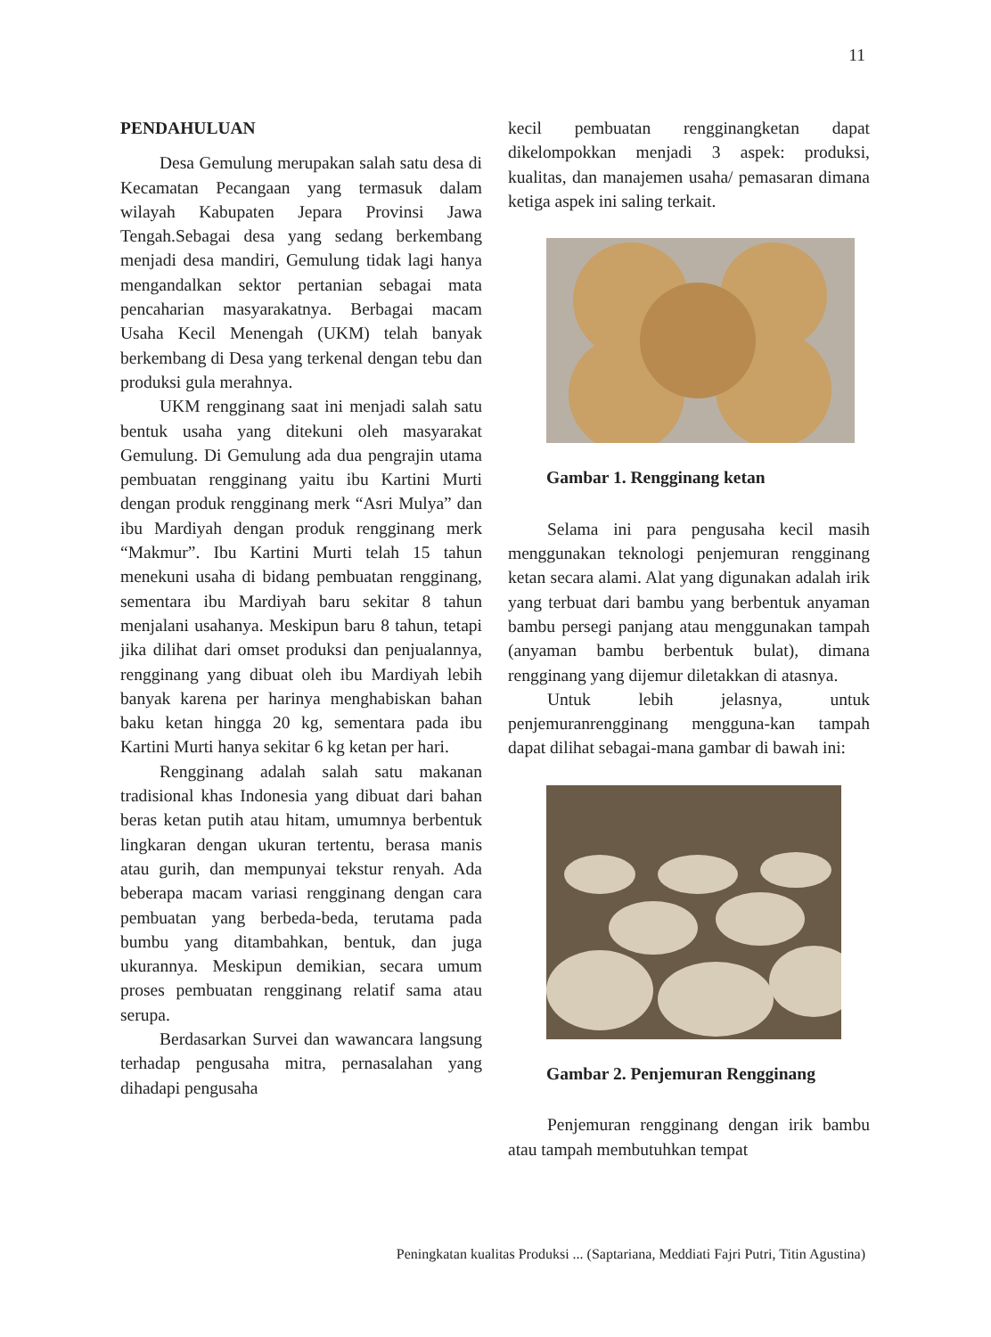11
PENDAHULUAN
Desa Gemulung merupakan salah satu desa di Kecamatan Pecangaan yang termasuk dalam wilayah Kabupaten Jepara Provinsi Jawa Tengah.Sebagai desa yang sedang berkembang menjadi desa mandiri, Gemulung tidak lagi hanya mengandalkan sektor pertanian sebagai mata pencaharian masyarakatnya. Berbagai macam Usaha Kecil Menengah (UKM) telah banyak berkembang di Desa yang terkenal dengan tebu dan produksi gula merahnya.
UKM rengginang saat ini menjadi salah satu bentuk usaha yang ditekuni oleh masyarakat Gemulung. Di Gemulung ada dua pengrajin utama pembuatan rengginang yaitu ibu Kartini Murti dengan produk rengginang merk “Asri Mulya” dan ibu Mardiyah dengan produk rengginang merk “Makmur”. Ibu Kartini Murti telah 15 tahun menekuni usaha di bidang pembuatan rengginang, sementara ibu Mardiyah baru sekitar 8 tahun menjalani usahanya. Meskipun baru 8 tahun, tetapi jika dilihat dari omset produksi dan penjualannya, rengginang yang dibuat oleh ibu Mardiyah lebih banyak karena per harinya menghabiskan bahan baku ketan hingga 20 kg, sementara pada ibu Kartini Murti hanya sekitar 6 kg ketan per hari.
Rengginang adalah salah satu makanan tradisional khas Indonesia yang dibuat dari bahan beras ketan putih atau hitam, umumnya berbentuk lingkaran dengan ukuran tertentu, berasa manis atau gurih, dan mempunyai tekstur renyah. Ada beberapa macam variasi rengginang dengan cara pembuatan yang berbeda-beda, terutama pada bumbu yang ditambahkan, bentuk, dan juga ukurannya. Meskipun demikian, secara umum proses pembuatan rengginang relatif sama atau serupa.
Berdasarkan Survei dan wawancara langsung terhadap pengusaha mitra, pernasalahan yang dihadapi pengusaha
kecil pembuatan rengginangketan dapat dikelompokkan menjadi 3 aspek: produksi, kualitas, dan manajemen usaha/ pemasaran dimana ketiga aspek ini saling terkait.
Gambar 1. Rengginang ketan
Selama ini para pengusaha kecil masih menggunakan teknologi penjemuran rengginang ketan secara alami. Alat yang digunakan adalah irik yang terbuat dari bambu yang berbentuk anyaman bambu persegi panjang atau menggunakan tampah (anyaman bambu berbentuk bulat), dimana rengginang yang dijemur diletakkan di atasnya.
Untuk lebih jelasnya, untuk penjemuranrengginang mengguna-kan tampah dapat dilihat sebagai-mana gambar di bawah ini:
Gambar 2. Penjemuran Rengginang
Penjemuran rengginang dengan irik bambu atau tampah membutuhkan tempat
Peningkatan kualitas Produksi ... (Saptariana, Meddiati Fajri Putri, Titin Agustina)